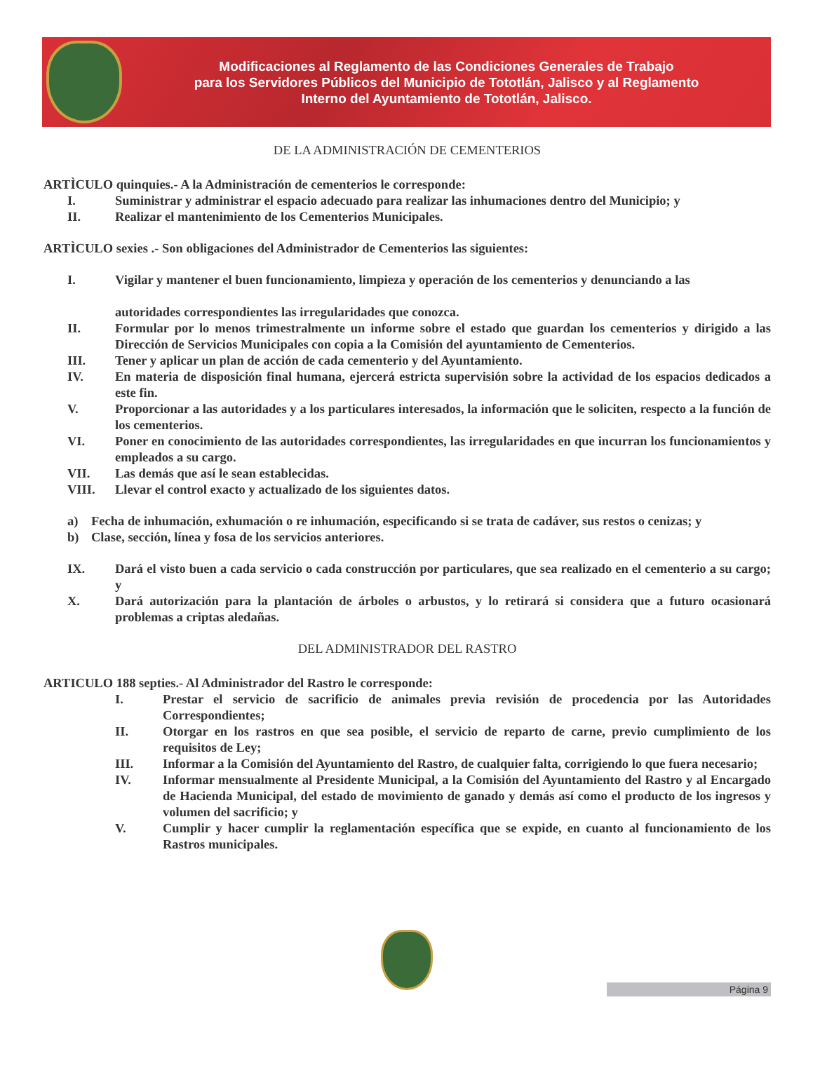Modificaciones al Reglamento de las Condiciones Generales de Trabajo
para los Servidores Públicos del Municipio de Tototlán, Jalisco y al Reglamento
Interno del Ayuntamiento de Tototlán, Jalisco.
DE LA ADMINISTRACIÓN DE CEMENTERIOS
ARTÌCULO quinquies.- A la Administración de cementerios le corresponde:
I. Suministrar y administrar el espacio adecuado para realizar las inhumaciones dentro del Municipio; y
II. Realizar el mantenimiento de los Cementerios Municipales.
ARTÌCULO sexies .- Son obligaciones del Administrador de Cementerios las siguientes:
I. Vigilar y mantener el buen funcionamiento, limpieza y operación de los cementerios y denunciando a las
autoridades correspondientes las irregularidades que conozca.
II. Formular por lo menos trimestralmente un informe sobre el estado que guardan los cementerios y dirigido a las Dirección de Servicios Municipales con copia a la Comisión del ayuntamiento de Cementerios.
III. Tener y aplicar un plan de acción de cada cementerio y del Ayuntamiento.
IV. En materia de disposición final humana, ejercerá estricta supervisión sobre la actividad de los espacios dedicados a este fin.
V. Proporcionar a las autoridades y a los particulares interesados, la información que le soliciten, respecto a la función de los cementerios.
VI. Poner en conocimiento de las autoridades correspondientes, las irregularidades en que incurran los funcionamientos y empleados a su cargo.
VII. Las demás que así le sean establecidas.
VIII. Llevar el control exacto y actualizado de los siguientes datos.
a) Fecha de inhumación, exhumación o re inhumación, especificando si se trata de cadáver, sus restos o cenizas; y
b) Clase, sección, línea y fosa de los servicios anteriores.
IX. Dará el visto buen a cada servicio o cada construcción por particulares, que sea realizado en el cementerio a su cargo; y
X. Dará autorización para la plantación de árboles o arbustos, y lo retirará si considera que a futuro ocasionará problemas a criptas aledañas.
DEL ADMINISTRADOR DEL RASTRO
ARTICULO 188 septies.- Al Administrador del Rastro le corresponde:
I. Prestar el servicio de sacrificio de animales previa revisión de procedencia por las Autoridades Correspondientes;
II. Otorgar en los rastros en que sea posible, el servicio de reparto de carne, previo cumplimiento de los requisitos de Ley;
III. Informar a la Comisión del Ayuntamiento del Rastro, de cualquier falta, corrigiendo lo que fuera necesario;
IV. Informar mensualmente al Presidente Municipal, a la Comisión del Ayuntamiento del Rastro y al Encargado de Hacienda Municipal, del estado de movimiento de ganado y demás así como el producto de los ingresos y volumen del sacrificio; y
V. Cumplir y hacer cumplir la reglamentación específica que se expide, en cuanto al funcionamiento de los Rastros municipales.
Página 9